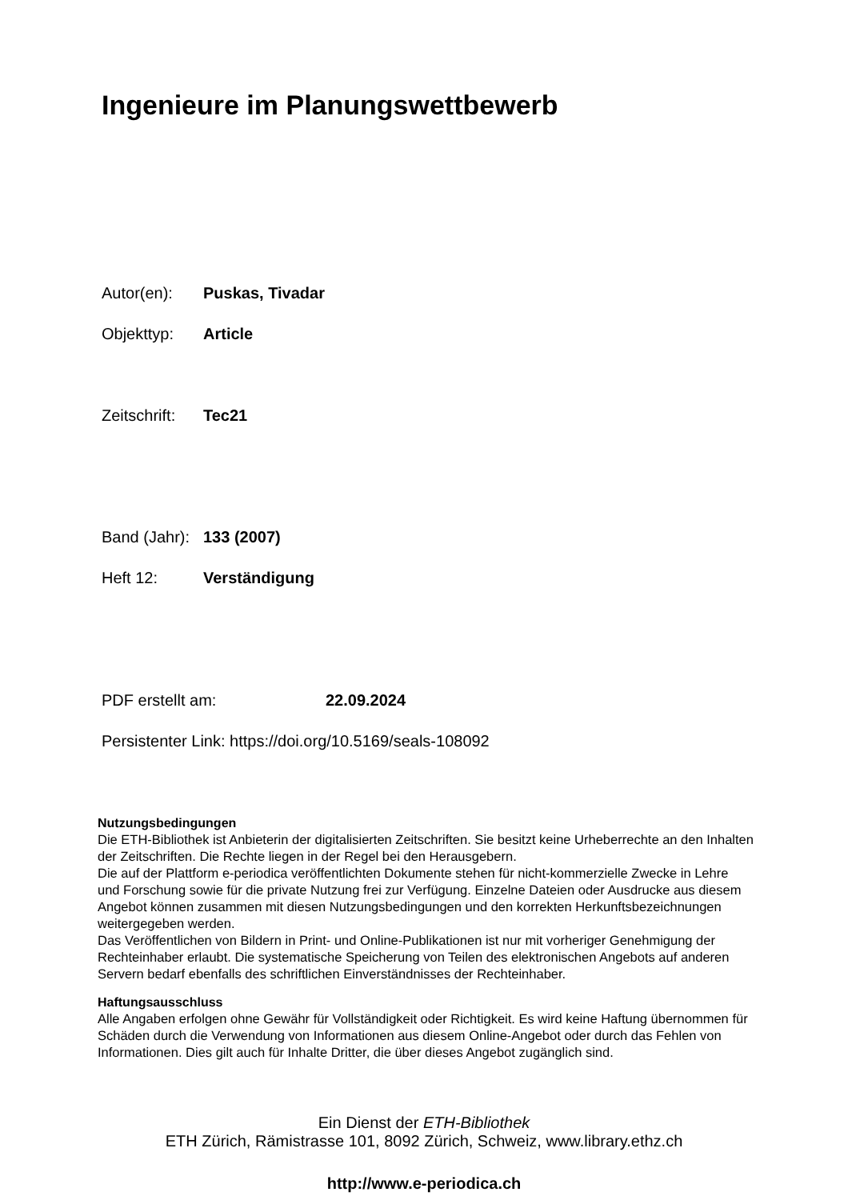Ingenieure im Planungswettbewerb
Autor(en): Puskas, Tivadar
Objekttyp: Article
Zeitschrift: Tec21
Band (Jahr): 133 (2007)
Heft 12: Verständigung
PDF erstellt am: 22.09.2024
Persistenter Link: https://doi.org/10.5169/seals-108092
Nutzungsbedingungen
Die ETH-Bibliothek ist Anbieterin der digitalisierten Zeitschriften. Sie besitzt keine Urheberrechte an den Inhalten der Zeitschriften. Die Rechte liegen in der Regel bei den Herausgebern.
Die auf der Plattform e-periodica veröffentlichten Dokumente stehen für nicht-kommerzielle Zwecke in Lehre und Forschung sowie für die private Nutzung frei zur Verfügung. Einzelne Dateien oder Ausdrucke aus diesem Angebot können zusammen mit diesen Nutzungsbedingungen und den korrekten Herkunftsbezeichnungen weitergegeben werden.
Das Veröffentlichen von Bildern in Print- und Online-Publikationen ist nur mit vorheriger Genehmigung der Rechteinhaber erlaubt. Die systematische Speicherung von Teilen des elektronischen Angebots auf anderen Servern bedarf ebenfalls des schriftlichen Einverständnisses der Rechteinhaber.
Haftungsausschluss
Alle Angaben erfolgen ohne Gewähr für Vollständigkeit oder Richtigkeit. Es wird keine Haftung übernommen für Schäden durch die Verwendung von Informationen aus diesem Online-Angebot oder durch das Fehlen von Informationen. Dies gilt auch für Inhalte Dritter, die über dieses Angebot zugänglich sind.
Ein Dienst der ETH-Bibliothek
ETH Zürich, Rämistrasse 101, 8092 Zürich, Schweiz, www.library.ethz.ch
http://www.e-periodica.ch